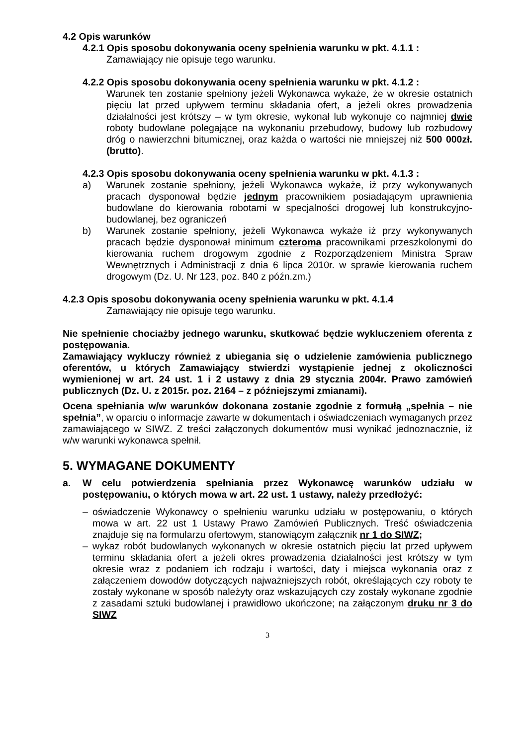4.2 Opis warunków
4.2.1 Opis sposobu dokonywania oceny spełnienia warunku w pkt. 4.1.1 :
Zamawiający nie opisuje tego warunku.
4.2.2 Opis sposobu dokonywania oceny spełnienia warunku w pkt. 4.1.2 :
Warunek ten zostanie spełniony jeżeli Wykonawca wykaże, że w okresie ostatnich pięciu lat przed upływem terminu składania ofert, a jeżeli okres prowadzenia działalności jest krótszy – w tym okresie, wykonał lub wykonuje co najmniej dwie roboty budowlane polegające na wykonaniu przebudowy, budowy lub rozbudowy dróg o nawierzchni bitumicznej, oraz każda o wartości nie mniejszej niż 500 000zł. (brutto).
4.2.3 Opis sposobu dokonywania oceny spełnienia warunku w pkt. 4.1.3 :
a) Warunek zostanie spełniony, jeżeli Wykonawca wykaże, iż przy wykonywanych pracach dysponował będzie jednym pracownikiem posiadającym uprawnienia budowlane do kierowania robotami w specjalności drogowej lub konstrukcyjno-budowlanej, bez ograniczeń
b) Warunek zostanie spełniony, jeżeli Wykonawca wykaże iż przy wykonywanych pracach będzie dysponował minimum czteroma pracownikami przeszkolonymi do kierowania ruchem drogowym zgodnie z Rozporządzeniem Ministra Spraw Wewnętrznych i Administracji z dnia 6 lipca 2010r. w sprawie kierowania ruchem drogowym (Dz. U. Nr 123, poz. 840 z późn.zm.)
4.2.3 Opis sposobu dokonywania oceny spełnienia warunku w pkt. 4.1.4
Zamawiający nie opisuje tego warunku.
Nie spełnienie chociażby jednego warunku, skutkować będzie wykluczeniem oferenta z postępowania.
Zamawiający wykluczy również z ubiegania się o udzielenie zamówienia publicznego oferentów, u których Zamawiający stwierdzi wystąpienie jednej z okoliczności wymienionej w art. 24 ust. 1 i 2 ustawy z dnia 29 stycznia 2004r. Prawo zamówień publicznych (Dz. U. z 2015r. poz. 2164 – z późniejszymi zmianami).
Ocena spełniania w/w warunków dokonana zostanie zgodnie z formułą „spełnia – nie spełnia”, w oparciu o informacje zawarte w dokumentach i oświadczeniach wymaganych przez zamawiającego w SIWZ. Z treści załączonych dokumentów musi wynikać jednoznacznie, iż w/w warunki wykonawca spełnił.
5. WYMAGANE DOKUMENTY
a. W celu potwierdzenia spełniania przez Wykonawcę warunków udziału w postępowaniu, o których mowa w art. 22 ust. 1 ustawy, należy przedłożyć:
– oświadczenie Wykonawcy o spełnieniu warunku udziału w postępowaniu, o których mowa w art. 22 ust 1 Ustawy Prawo Zamówień Publicznych. Treść oświadczenia znajduje się na formularzu ofertowym, stanowiącym załącznik nr 1 do SIWZ;
– wykaz robót budowlanych wykonanych w okresie ostatnich pięciu lat przed upływem terminu składania ofert a jeżeli okres prowadzenia działalności jest krótszy w tym okresie wraz z podaniem ich rodzaju i wartości, daty i miejsca wykonania oraz z załączeniem dowodów dotyczących najważniejszych robót, określających czy roboty te zostały wykonane w sposób należyty oraz wskazujących czy zostały wykonane zgodnie z zasadami sztuki budowlanej i prawidłowo ukończone; na załączonym druku nr 3 do SIWZ
3